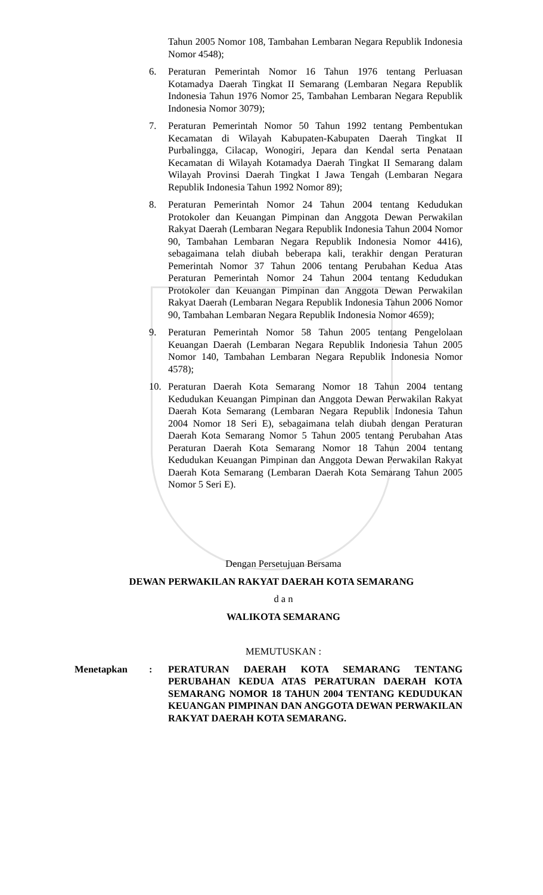Tahun 2005 Nomor 108, Tambahan Lembaran Negara Republik Indonesia Nomor 4548);
6. Peraturan Pemerintah Nomor 16 Tahun 1976 tentang Perluasan Kotamadya Daerah Tingkat II Semarang (Lembaran Negara Republik Indonesia Tahun 1976 Nomor 25, Tambahan Lembaran Negara Republik Indonesia Nomor 3079);
7. Peraturan Pemerintah Nomor 50 Tahun 1992 tentang Pembentukan Kecamatan di Wilayah Kabupaten-Kabupaten Daerah Tingkat II Purbalingga, Cilacap, Wonogiri, Jepara dan Kendal serta Penataan Kecamatan di Wilayah Kotamadya Daerah Tingkat II Semarang dalam Wilayah Provinsi Daerah Tingkat I Jawa Tengah (Lembaran Negara Republik Indonesia Tahun 1992 Nomor 89);
8. Peraturan Pemerintah Nomor 24 Tahun 2004 tentang Kedudukan Protokoler dan Keuangan Pimpinan dan Anggota Dewan Perwakilan Rakyat Daerah (Lembaran Negara Republik Indonesia Tahun 2004 Nomor 90, Tambahan Lembaran Negara Republik Indonesia Nomor 4416), sebagaimana telah diubah beberapa kali, terakhir dengan Peraturan Pemerintah Nomor 37 Tahun 2006 tentang Perubahan Kedua Atas Peraturan Pemerintah Nomor 24 Tahun 2004 tentang Kedudukan Protokoler dan Keuangan Pimpinan dan Anggota Dewan Perwakilan Rakyat Daerah (Lembaran Negara Republik Indonesia Tahun 2006 Nomor 90, Tambahan Lembaran Negara Republik Indonesia Nomor 4659);
9. Peraturan Pemerintah Nomor 58 Tahun 2005 tentang Pengelolaan Keuangan Daerah (Lembaran Negara Republik Indonesia Tahun 2005 Nomor 140, Tambahan Lembaran Negara Republik Indonesia Nomor 4578);
10. Peraturan Daerah Kota Semarang Nomor 18 Tahun 2004 tentang Kedudukan Keuangan Pimpinan dan Anggota Dewan Perwakilan Rakyat Daerah Kota Semarang (Lembaran Negara Republik Indonesia Tahun 2004 Nomor 18 Seri E), sebagaimana telah diubah dengan Peraturan Daerah Kota Semarang Nomor 5 Tahun 2005 tentang Perubahan Atas Peraturan Daerah Kota Semarang Nomor 18 Tahun 2004 tentang Kedudukan Keuangan Pimpinan dan Anggota Dewan Perwakilan Rakyat Daerah Kota Semarang (Lembaran Daerah Kota Semarang Tahun 2005 Nomor 5 Seri E).
Dengan Persetujuan Bersama
DEWAN PERWAKILAN RAKYAT DAERAH KOTA SEMARANG
d a n
WALIKOTA SEMARANG
MEMUTUSKAN :
Menetapkan : PERATURAN DAERAH KOTA SEMARANG TENTANG PERUBAHAN KEDUA ATAS PERATURAN DAERAH KOTA SEMARANG NOMOR 18 TAHUN 2004 TENTANG KEDUDUKAN KEUANGAN PIMPINAN DAN ANGGOTA DEWAN PERWAKILAN RAKYAT DAERAH KOTA SEMARANG.